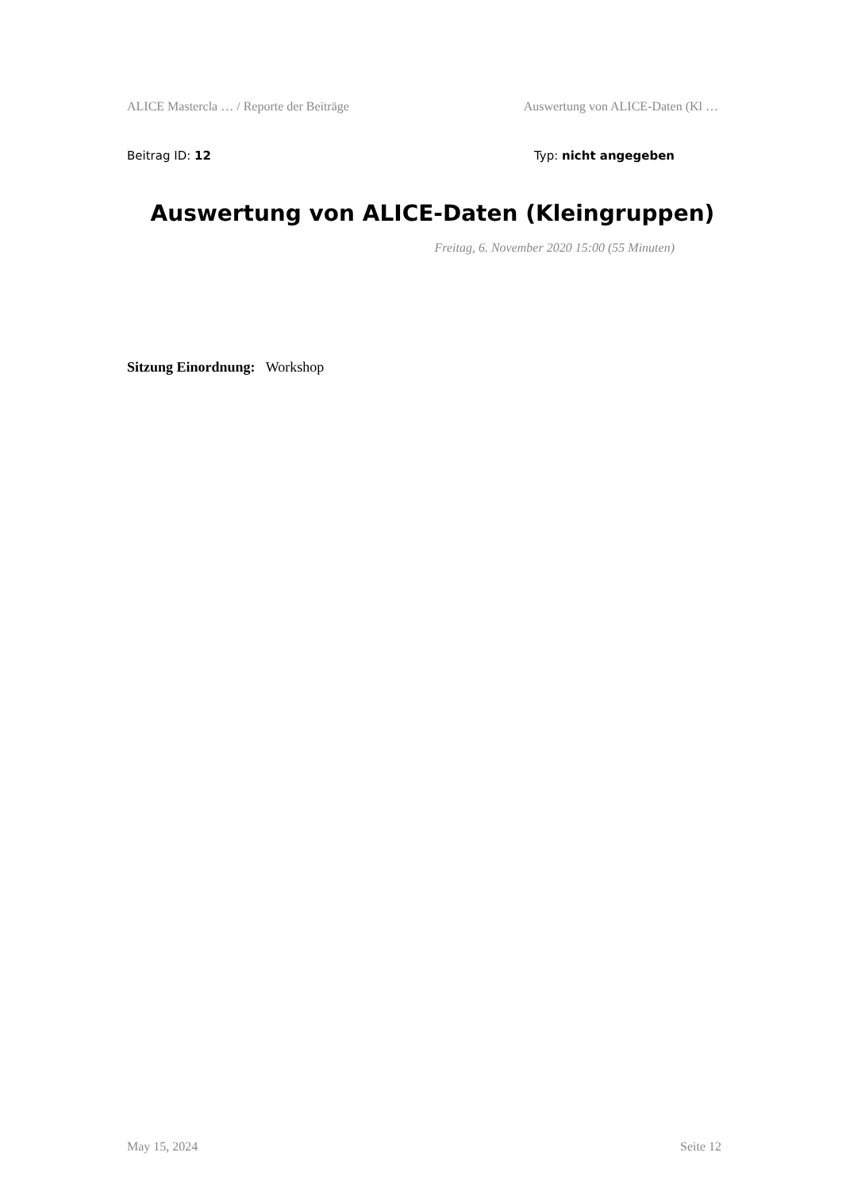ALICE Mastercla … / Reporte der Beiträge Auswertung von ALICE-Daten (Kl …
Beitrag ID: 12 Typ: nicht angegeben
Auswertung von ALICE-Daten (Kleingruppen)
Freitag, 6. November 2020 15:00 (55 Minuten)
Sitzung Einordnung: Workshop
May 15, 2024 Seite 12